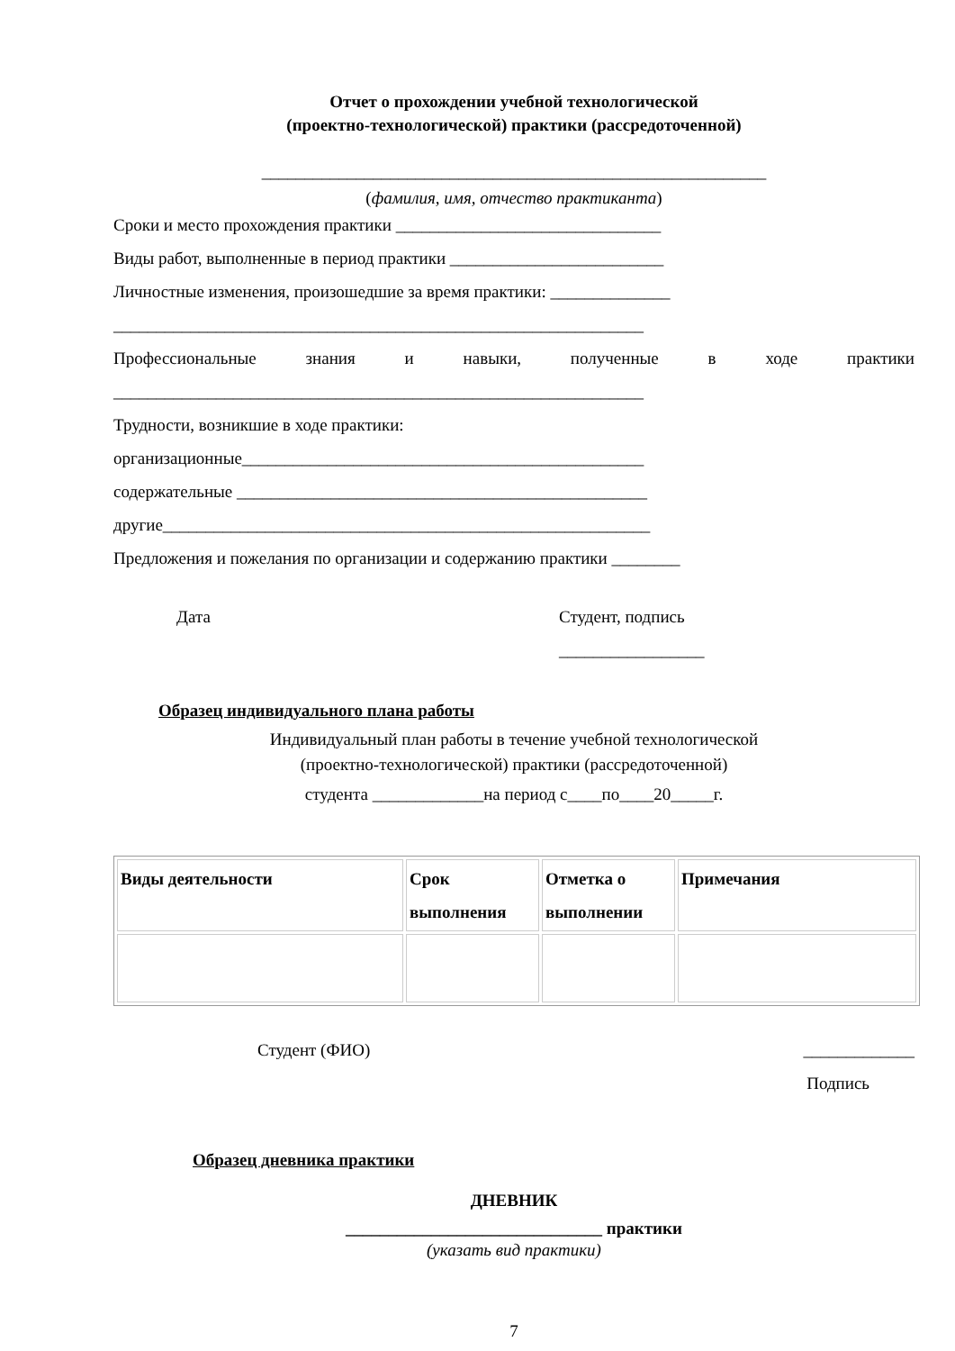Отчет о прохождении учебной технологической
(проектно-технологической) практики (рассредоточенной)
___________________________________________________________
(фамилия, имя, отчество практиканта)
Сроки и место прохождения практики _______________________________
Виды работ, выполненные в период практики _________________________
Личностные изменения, произошедшие за время практики: ______________
______________________________________________________________
Профессиональные знания и навыки, полученные в ходе практики
______________________________________________________________
Трудности, возникшие в ходе практики:
организационные_______________________________________________
содержательные ________________________________________________
другие_________________________________________________________
Предложения и пожелания по организации и содержанию практики ________
Дата Студент, подпись
_________________
Образец индивидуального плана работы
Индивидуальный план работы в течение учебной технологической
(проектно-технологической) практики (рассредоточенной)
студента _____________на период с____по____20_____г.
| Виды деятельности | Срок выполнения | Отметка о выполнении | Примечания |
Студент (ФИО) _____________
Подпись
Образец дневника практики
ДНЕВНИК
______________________________ практики
(указать вид практики)
7